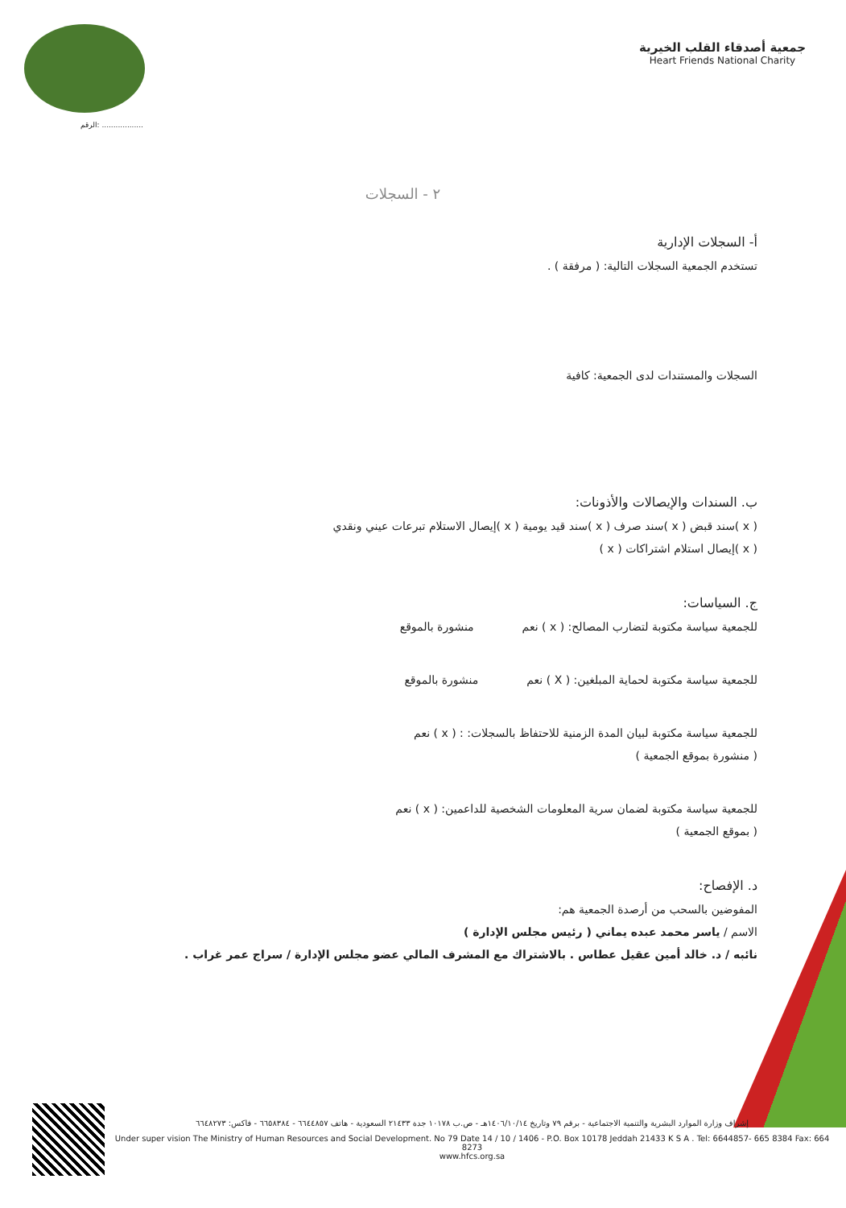الرقم: ..................
جمعية أصدقاء القلب الخيرية
Heart Friends National Charity
٢ - السجلات
أ- السجلات الإدارية
تستخدم الجمعية السجلات التالية: ( مرفقة ) .
السجلات والمستندات لدى الجمعية: كافية
ب. السندات والإيصالات والأذونات:
( x )سند قبض ( x )سند صرف ( x )سند قيد يومية ( x )إيصال الاستلام تبرعات عيني ونقدي
( x )إيصال استلام اشتراكات ( x )
ج. السياسات:
للجمعية سياسة مكتوبة لتضارب المصالح: ( x ) نعم منشورة بالموقع
للجمعية سياسة مكتوبة لحماية المبلغين: ( X ) نعم منشورة بالموقع
للجمعية سياسة مكتوبة لبيان المدة الزمنية للاحتفاظ بالسجلات: : ( x ) نعم
( منشورة بموقع الجمعية )
للجمعية سياسة مكتوبة لضمان سرية المعلومات الشخصية للداعمين: ( x ) نعم
( بموقع الجمعية )
د. الإفصاح:
المفوضين بالسحب من أرصدة الجمعية هم:
الاسم / ياسر محمد عبده يماني ( رئيس مجلس الإدارة )
نائبه / د. خالد أمين عقيل عطاس . بالاشتراك مع المشرف المالي عضو مجلس الإدارة / سراج عمر غراب .
إشراف وزارة الموارد البشرية والتنمية الاجتماعية - برقم ٧٩ وتاريخ ١٤٠٦/١٠/١٤هـ - ص.ب ١٠١٧٨ جدة ٢١٤٣٣ السعودية - هاتف ٦٦٤٤٨٥٧ - ٦٦٥٨٣٨٤ - فاكس: ٦٦٤٨٢٧٣
Under super vision The Ministry of Human Resources and Social Development. No 79 Date 14 / 10 / 1406 - P.O. Box 10178 Jeddah 21433 K S A . Tel: 6644857- 665 8384 Fax: 664 8273
www.hfcs.org.sa